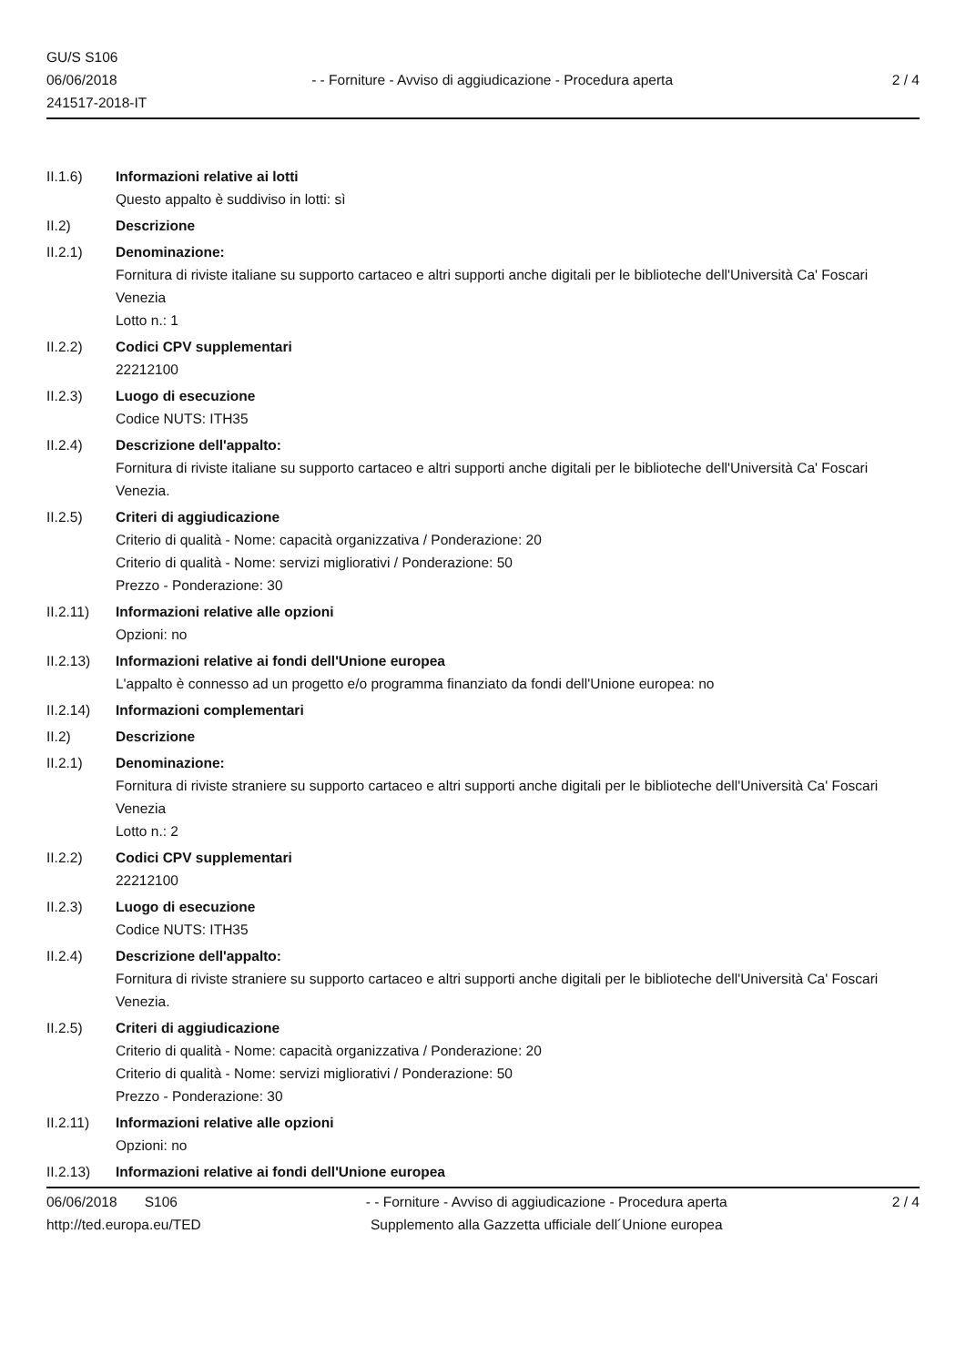GU/S S106
06/06/2018
241517-2018-IT
- - Forniture - Avviso di aggiudicazione - Procedura aperta
2 / 4
II.1.6) Informazioni relative ai lotti
Questo appalto è suddiviso in lotti: sì
II.2) Descrizione
II.2.1) Denominazione:
Fornitura di riviste italiane su supporto cartaceo e altri supporti anche digitali per le biblioteche dell'Università Ca' Foscari Venezia
Lotto n.: 1
II.2.2) Codici CPV supplementari
22212100
II.2.3) Luogo di esecuzione
Codice NUTS: ITH35
II.2.4) Descrizione dell'appalto:
Fornitura di riviste italiane su supporto cartaceo e altri supporti anche digitali per le biblioteche dell'Università Ca' Foscari Venezia.
II.2.5) Criteri di aggiudicazione
Criterio di qualità - Nome: capacità organizzativa / Ponderazione: 20
Criterio di qualità - Nome: servizi migliorativi / Ponderazione: 50
Prezzo - Ponderazione: 30
II.2.11) Informazioni relative alle opzioni
Opzioni: no
II.2.13) Informazioni relative ai fondi dell'Unione europea
L'appalto è connesso ad un progetto e/o programma finanziato da fondi dell'Unione europea: no
II.2.14) Informazioni complementari
II.2) Descrizione
II.2.1) Denominazione:
Fornitura di riviste straniere su supporto cartaceo e altri supporti anche digitali per le biblioteche dell'Università Ca' Foscari Venezia
Lotto n.: 2
II.2.2) Codici CPV supplementari
22212100
II.2.3) Luogo di esecuzione
Codice NUTS: ITH35
II.2.4) Descrizione dell'appalto:
Fornitura di riviste straniere su supporto cartaceo e altri supporti anche digitali per le biblioteche dell'Università Ca' Foscari Venezia.
II.2.5) Criteri di aggiudicazione
Criterio di qualità - Nome: capacità organizzativa / Ponderazione: 20
Criterio di qualità - Nome: servizi migliorativi / Ponderazione: 50
Prezzo - Ponderazione: 30
II.2.11) Informazioni relative alle opzioni
Opzioni: no
II.2.13) Informazioni relative ai fondi dell'Unione europea
06/06/2018 S106
http://ted.europa.eu/TED
- - Forniture - Avviso di aggiudicazione - Procedura aperta
Supplemento alla Gazzetta ufficiale dell´Unione europea
2 / 4